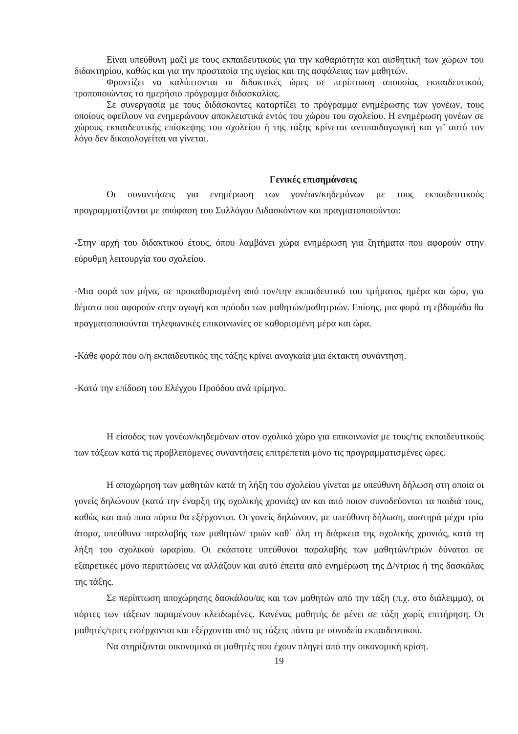Είναι υπεύθυνη μαζί με τους εκπαιδευτικούς για την καθαριότητα και αισθητική των χώρων του διδακτηρίου, καθώς και για την προστασία της υγείας και της ασφάλειας των μαθητών.
Φροντίζει να καλύπτονται οι διδακτικές ώρες σε περίπτωση απουσίας εκπαιδευτικού, τροποποιώντας το ημερήσιο πρόγραμμα διδασκαλίας.
Σε συνεργασία με τους διδάσκοντες καταρτίζει το πρόγραμμα ενημέρωσης των γονέων, τους οποίους οφείλουν να ενημερώνουν αποκλειστικά εντός του χώρου του σχολείου. Η ενημέρωση γονέων σε χώρους εκπαιδευτικής επίσκεψης του σχολείου ή της τάξης κρίνεται αντιπαιδαγωγική και γι’ αυτό τον λόγο δεν δικαιολογείται να γίνεται.
Γενικές επισημάνσεις
Οι συναντήσεις για ενημέρωση των γονέων/κηδεμόνων με τους εκπαιδευτικούς προγραμματίζονται με απόφαση του Συλλόγου Διδασκόντων και πραγματοποιούνται:
-Στην αρχή του διδακτικού έτους, όπου λαμβάνει χώρα ενημέρωση για ζητήματα που αφορούν στην εύρυθμη λειτουργία του σχολείου.
-Μια φορά τον μήνα, σε προκαθορισμένη από τον/την εκπαιδευτικό του τμήματος ημέρα και ώρα, για θέματα που αφορούν στην αγωγή και πρόοδο των μαθητών/μαθητριών. Επίσης, μια φορά τη εβδομάδα θα πραγματοποιούνται τηλεφωνικές επικοινωνίες σε καθορισμένη μέρα και ώρα.
-Κάθε φορά που ο/η εκπαιδευτικός της τάξης κρίνει αναγκαία μια έκτακτη συνάντηση.
-Κατά την επίδοση του Ελέγχου Προόδου ανά τρίμηνο.
Η είσοδος των γονέων/κηδεμόνων στον σχολικό χώρο για επικοινωνία με τους/τις εκπαιδευτικούς των τάξεων κατά τις προβλεπόμενες συναντήσεις επιτρέπεται μόνο τις προγραμματισμένες ώρες.
Η αποχώρηση των μαθητών κατά τη λήξη του σχολείου γίνεται με υπεύθυνη δήλωση στη οποία οι γονείς δηλώνουν (κατά την έναρξη της σχολικής χρονιάς) αν και από ποιον συνοδεύονται τα παιδιά τους, καθώς και από ποια πόρτα θα εξέρχονται. Οι γονείς δηλώνουν, με υπεύθυνη δήλωση, αυστηρά μέχρι τρία άτομα, υπεύθυνα παραλαβής των μαθητών/ τριών καθ΄ όλη τη διάρκεια της σχολικής χρονιάς, κατά τη λήξη του σχολικού ωραρίου. Οι εκάστοτε υπεύθυνοι παραλαβής των μαθητών/τριών δύναται σε εξαιρετικές μόνο περιπτώσεις να αλλάζουν και αυτό έπειτα από ενημέρωση της Δ/ντριας ή της δασκάλας της τάξης.
Σε περίπτωση αποχώρησης δασκάλου/ας και των μαθητών από την τάξη (π.χ. στο διάλειμμα), οι πόρτες των τάξεων παραμένουν κλειδωμένες. Κανένας μαθητής δε μένει σε τάξη χωρίς επιτήρηση. Οι μαθητές/τριες εισέρχονται και εξέρχονται από τις τάξεις πάντα με συνοδεία εκπαιδευτικού.
Να στηρίζονται οικονομικά οι μαθητές που έχουν πληγεί από την οικονομική κρίση.
19